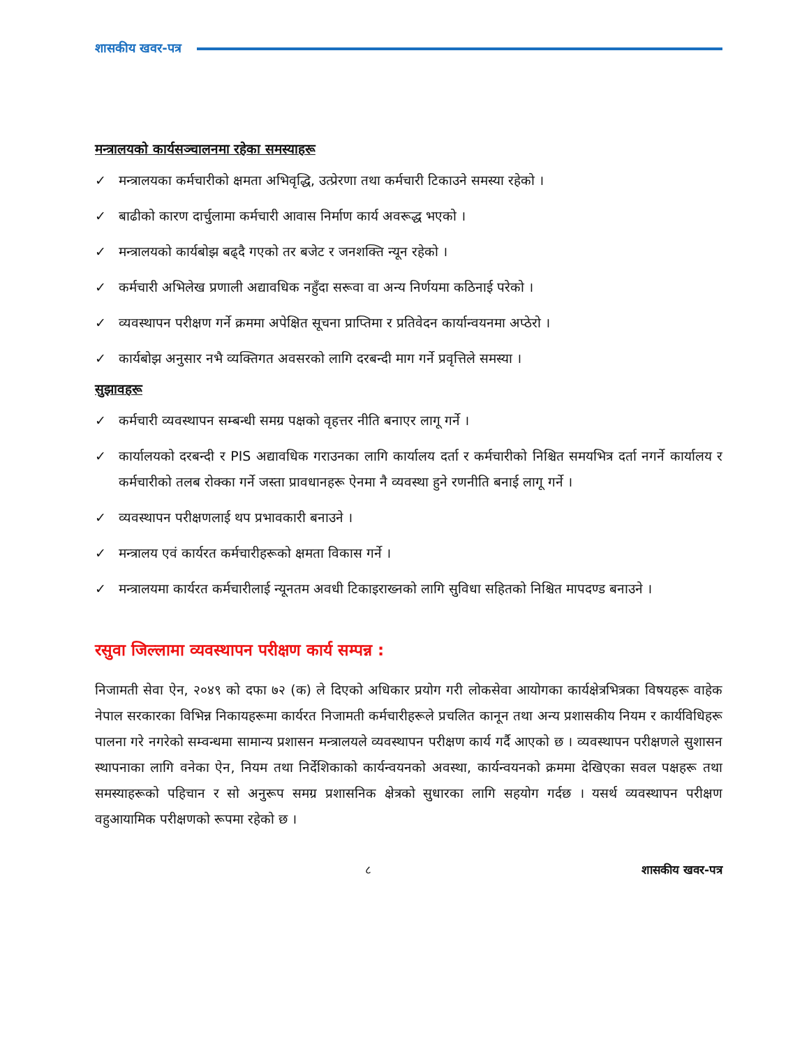शासकीय खवर-पत्र
मन्त्रालयको कार्यसञ्चालनमा रहेका समस्याहरू
✓ मन्त्रालयका कर्मचारीको क्षमता अभिवृद्धि, उत्प्रेरणा तथा कर्मचारी टिकाउने समस्या रहेको ।
✓ बाढीको कारण दार्चुलामा कर्मचारी आवास निर्माण कार्य अवरूद्ध भएको ।
✓ मन्त्रालयको कार्यबोझ बढ्दै गएको तर बजेट र जनशक्ति न्यून रहेको ।
✓ कर्मचारी अभिलेख प्रणाली अद्यावधिक नहुँदा सरूवा वा अन्य निर्णयमा कठिनाई परेको ।
✓ व्यवस्थापन परीक्षण गर्ने क्रममा अपेक्षित सूचना प्राप्तिमा र प्रतिवेदन कार्यान्वयनमा अप्ठेरो ।
✓ कार्यबोझ अनुसार नभै व्यक्तिगत अवसरको लागि दरबन्दी माग गर्ने प्रवृत्तिले समस्या ।
सुझावहरू
✓ कर्मचारी व्यवस्थापन सम्बन्धी समग्र पक्षको वृहत्तर नीति बनाएर लागू गर्ने ।
✓ कार्यालयको दरबन्दी र PIS अद्यावधिक गराउनका लागि कार्यालय दर्ता र कर्मचारीको निश्चित समयभित्र दर्ता नगर्ने कार्यालय र कर्मचारीको तलब रोक्का गर्ने जस्ता प्रावधानहरू ऐनमा नै व्यवस्था हुने रणनीति बनाई लागू गर्ने ।
✓ व्यवस्थापन परीक्षणलाई थप प्रभावकारी बनाउने ।
✓ मन्त्रालय एवं कार्यरत कर्मचारीहरूको क्षमता विकास गर्ने ।
✓ मन्त्रालयमा कार्यरत कर्मचारीलाई न्यूनतम अवधी टिकाइराख्नको लागि सुविधा सहितको निश्चित मापदण्ड बनाउने ।
रसुवा जिल्लामा व्यवस्थापन परीक्षण कार्य सम्पन्न :
निजामती सेवा ऐन, २०४९ को दफा ७२ (क) ले दिएको अधिकार प्रयोग गरी लोकसेवा आयोगका कार्यक्षेत्रभित्रका विषयहरू वाहेक नेपाल सरकारका विभिन्न निकायहरूमा कार्यरत निजामती कर्मचारीहरूले प्रचलित कानून तथा अन्य प्रशासकीय नियम र कार्यविधिहरू पालना गरे नगरेको सम्वन्धमा सामान्य प्रशासन मन्त्रालयले व्यवस्थापन परीक्षण कार्य गर्दै आएको छ । व्यवस्थापन परीक्षणले सुशासन स्थापनाका लागि वनेका ऐन, नियम तथा निर्देशिकाको कार्यन्वयनको अवस्था, कार्यन्वयनको क्रममा देखिएका सवल पक्षहरू तथा समस्याहरूको पहिचान र सो अनुरूप समग्र प्रशासनिक क्षेत्रको सुधारका लागि सहयोग गर्दछ । यसर्थ व्यवस्थापन परीक्षण वहुआयामिक परीक्षणको रूपमा रहेको छ ।
८ शासकीय खवर-पत्र